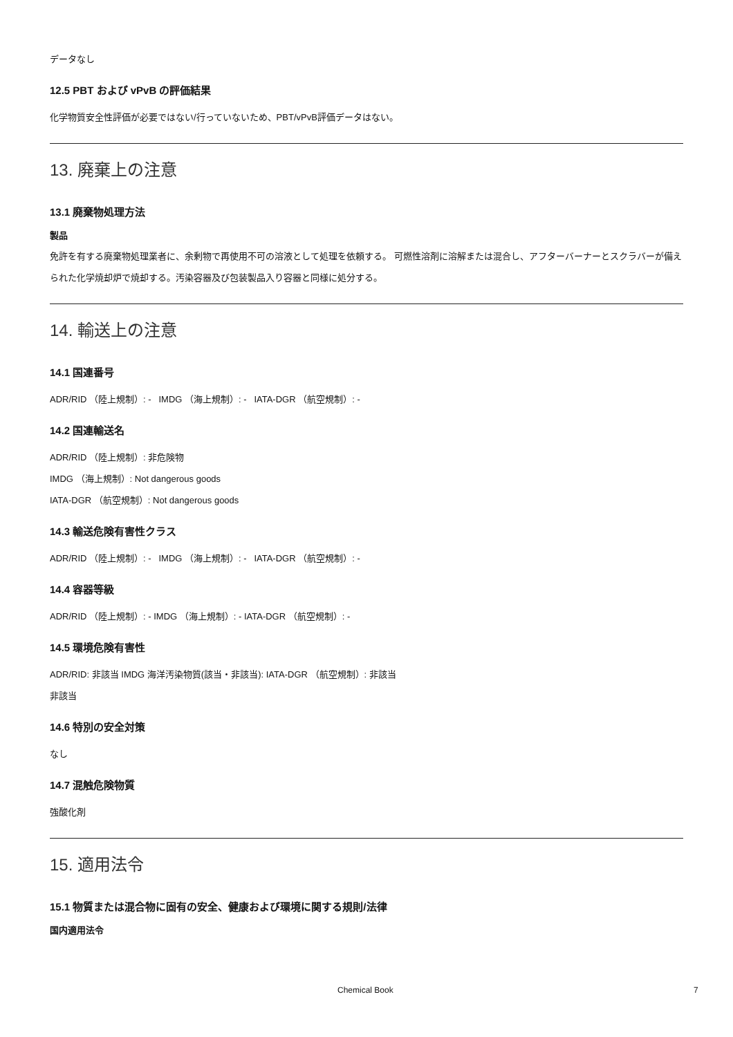データなし
12.5 PBT および vPvB の評価結果
化学物質安全性評価が必要ではない/行っていないため、PBT/vPvB評価データはない。
13. 廃棄上の注意
13.1 廃棄物処理方法
製品
免許を有する廃棄物処理業者に、余剰物で再使用不可の溶液として処理を依頼する。 可燃性溶剤に溶解または混合し、アフターバーナーとスクラバーが備えられた化学焼却炉で焼却する。汚染容器及び包装製品入り容器と同様に処分する。
14. 輸送上の注意
14.1 国連番号
ADR/RID （陸上規制）: - IMDG （海上規制）: - IATA-DGR （航空規制）: -
14.2 国連輸送名
ADR/RID （陸上規制）: 非危険物
IMDG （海上規制）: Not dangerous goods
IATA-DGR （航空規制）: Not dangerous goods
14.3 輸送危険有害性クラス
ADR/RID （陸上規制）: - IMDG （海上規制）: - IATA-DGR （航空規制）: -
14.4 容器等級
ADR/RID （陸上規制）: - IMDG （海上規制）: - IATA-DGR （航空規制）: -
14.5 環境危険有害性
ADR/RID: 非該当 IMDG 海洋汚染物質(該当・非該当): IATA-DGR （航空規制）: 非該当
非該当
14.6 特別の安全対策
なし
14.7 混触危険物質
強酸化剤
15. 適用法令
15.1 物質または混合物に固有の安全、健康および環境に関する規則/法律
国内適用法令
Chemical Book 7